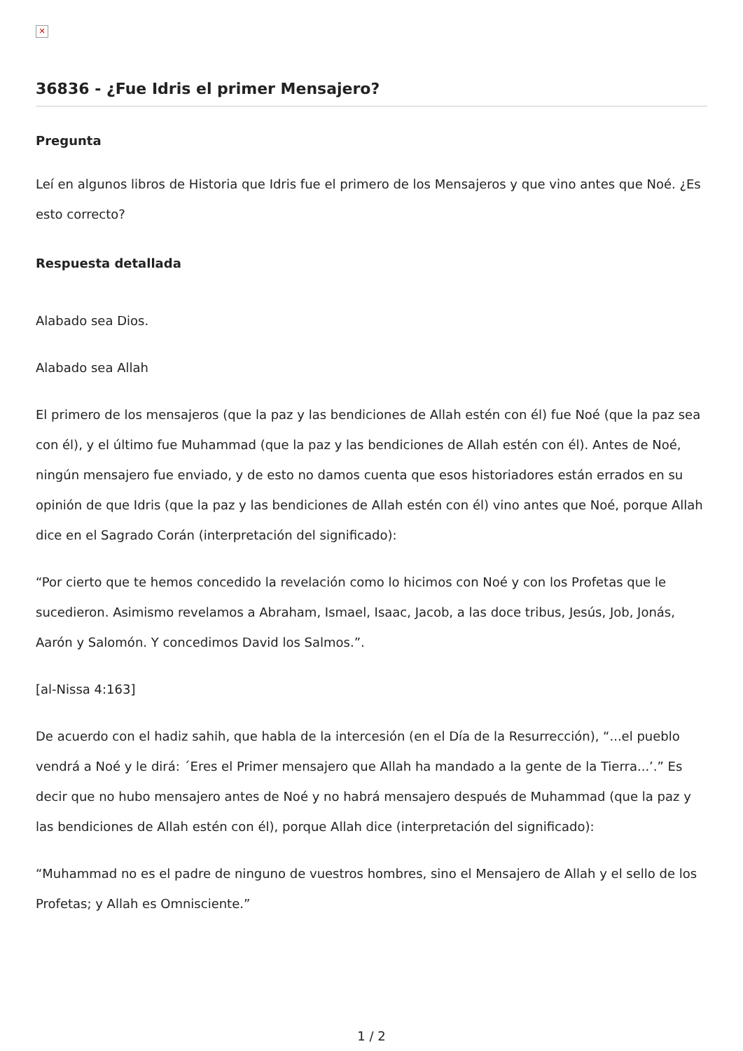✕
36836 - ¿Fue Idris el primer Mensajero?
Pregunta
Leí en algunos libros de Historia que Idris fue el primero de los Mensajeros y que vino antes que Noé. ¿Es esto correcto?
Respuesta detallada
Alabado sea Dios.
Alabado sea Allah
El primero de los mensajeros (que la paz y las bendiciones de Allah estén con él) fue Noé (que la paz sea con él), y el último fue Muhammad (que la paz y las bendiciones de Allah estén con él). Antes de Noé, ningún mensajero fue enviado, y de esto no damos cuenta que esos historiadores están errados en su opinión de que Idris (que la paz y las bendiciones de Allah estén con él) vino antes que Noé, porque Allah dice en el Sagrado Corán (interpretación del significado):
“Por cierto que te hemos concedido la revelación como lo hicimos con Noé y con los Profetas que le sucedieron. Asimismo revelamos a Abraham, Ismael, Isaac, Jacob, a las doce tribus, Jesús, Job, Jonás, Aarón y Salomón. Y concedimos David los Salmos.”.
[al-Nissa 4:163]
De acuerdo con el hadiz sahih, que habla de la intercesión (en el Día de la Resurrección), “...el pueblo vendrá a Noé y le dirá: ´Eres el Primer mensajero que Allah ha mandado a la gente de la Tierra...’.” Es decir que no hubo mensajero antes de Noé y no habrá mensajero después de Muhammad (que la paz y las bendiciones de Allah estén con él), porque Allah dice (interpretación del significado):
“Muhammad no es el padre de ninguno de vuestros hombres, sino el Mensajero de Allah y el sello de los Profetas; y Allah es Omnisciente.”
1 / 2